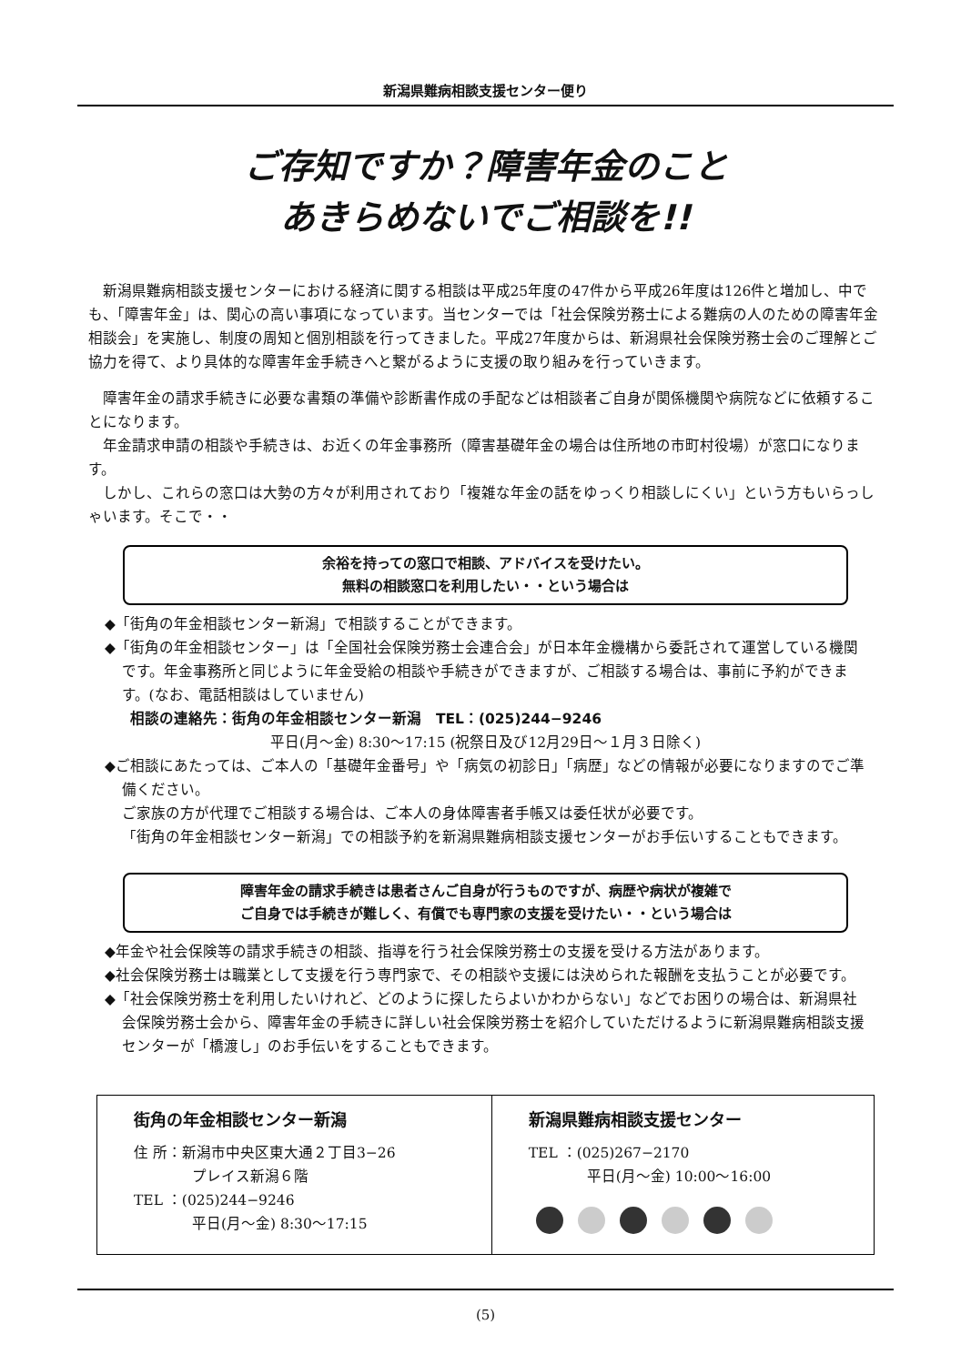新潟県難病相談支援センター便り
ご存知ですか？障害年金のこと
あきらめないでご相談を!!
新潟県難病相談支援センターにおける経済に関する相談は平成25年度の47件から平成26年度は126件と増加し、中でも、「障害年金」は、関心の高い事項になっています。当センターでは「社会保険労務士による難病の人のための障害年金相談会」を実施し、制度の周知と個別相談を行ってきました。平成27年度からは、新潟県社会保険労務士会のご理解とご協力を得て、より具体的な障害年金手続きへと繋がるように支援の取り組みを行っていきます。
障害年金の請求手続きに必要な書類の準備や診断書作成の手配などは相談者ご自身が関係機関や病院などに依頼することになります。
年金請求申請の相談や手続きは、お近くの年金事務所（障害基礎年金の場合は住所地の市町村役場）が窓口になります。
しかし、これらの窓口は大勢の方々が利用されており「複雑な年金の話をゆっくり相談しにくい」という方もいらっしゃいます。そこで・・
余裕を持っての窓口で相談、アドバイスを受けたい。
無料の相談窓口を利用したい・・という場合は
◆「街角の年金相談センター新潟」で相談することができます。
◆「街角の年金相談センター」は「全国社会保険労務士会連合会」が日本年金機構から委託されて運営している機関です。年金事務所と同じように年金受給の相談や手続きができますが、ご相談する場合は、事前に予約ができます。(なお、電話相談はしていません)
相談の連絡先：街角の年金相談センター新潟　TEL：(025)244−9246
平日(月〜金) 8:30〜17:15 (祝祭日及び12月29日〜１月３日除く)
◆ご相談にあたっては、ご本人の「基礎年金番号」や「病気の初診日」「病歴」などの情報が必要になりますのでご準備ください。
ご家族の方が代理でご相談する場合は、ご本人の身体障害者手帳又は委任状が必要です。
「街角の年金相談センター新潟」での相談予約を新潟県難病相談支援センターがお手伝いすることもできます。
障害年金の請求手続きは患者さんご自身が行うものですが、病歴や病状が複雑で
ご自身では手続きが難しく、有償でも専門家の支援を受けたい・・という場合は
◆年金や社会保険等の請求手続きの相談、指導を行う社会保険労務士の支援を受ける方法があります。
◆社会保険労務士は職業として支援を行う専門家で、その相談や支援には決められた報酬を支払うことが必要です。
◆「社会保険労務士を利用したいけれど、どのように探したらよいかわからない」などでお困りの場合は、新潟県社会保険労務士会から、障害年金の手続きに詳しい社会保険労務士を紹介していただけるように新潟県難病相談支援センターが「橋渡し」のお手伝いをすることもできます。
| 街角の年金相談センター新潟 住 所：新潟市中央区東大通２丁目3−26 プレイス新潟６階 TEL ：(025)244−9246 平日(月〜金) 8:30〜17:15 | 新潟県難病相談支援センター TEL ：(025)267−2170 平日(月〜金) 10:00〜16:00 |
(5)